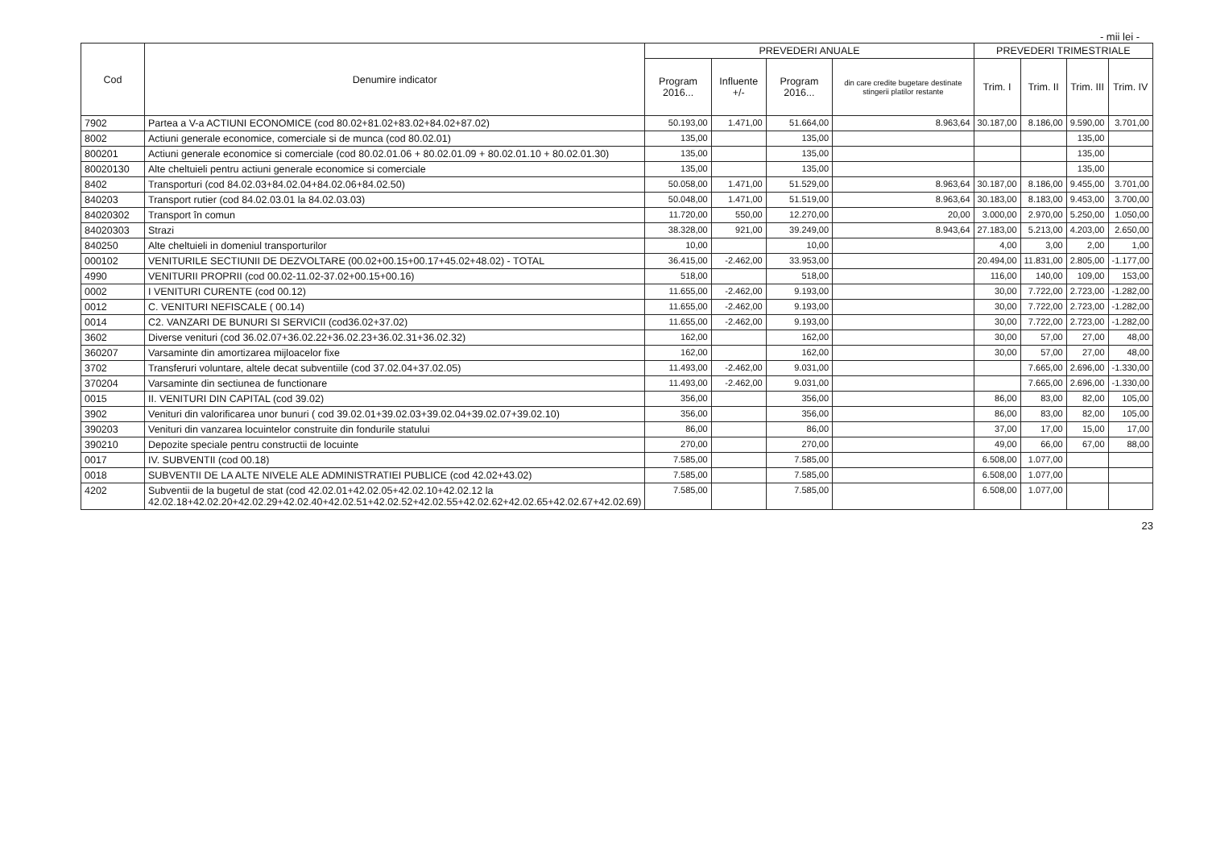- mii lei -
| Cod | Denumire indicator | PREVEDERI ANUALE | | | | PREVEDERI TRIMESTRIALE | | | |
| --- | --- | --- | --- | --- | --- | --- | --- | --- | --- |
| | | Program 2016... | Influente +/- | Program 2016... | din care credite bugetare destinate stingerii platilor restante | Trim. I | Trim. II | Trim. III | Trim. IV |
| 7902 | Partea a V-a ACTIUNI ECONOMICE (cod 80.02+81.02+83.02+84.02+87.02) | 50.193,00 | 1.471,00 | 51.664,00 | 8.963,64 | 30.187,00 | 8.186,00 | 9.590,00 | 3.701,00 |
| 8002 | Actiuni generale economice, comerciale si de munca (cod 80.02.01) | 135,00 | | 135,00 | | | | 135,00 | |
| 800201 | Actiuni generale economice si comerciale (cod 80.02.01.06 + 80.02.01.09 + 80.02.01.10 + 80.02.01.30) | 135,00 | | 135,00 | | | | 135,00 | |
| 80020130 | Alte cheltuieli pentru actiuni generale economice si comerciale | 135,00 | | 135,00 | | | | 135,00 | |
| 8402 | Transporturi (cod 84.02.03+84.02.04+84.02.06+84.02.50) | 50.058,00 | 1.471,00 | 51.529,00 | 8.963,64 | 30.187,00 | 8.186,00 | 9.455,00 | 3.701,00 |
| 840203 | Transport rutier (cod 84.02.03.01 la 84.02.03.03) | 50.048,00 | 1.471,00 | 51.519,00 | 8.963,64 | 30.183,00 | 8.183,00 | 9.453,00 | 3.700,00 |
| 84020302 | Transport în comun | 11.720,00 | 550,00 | 12.270,00 | 20,00 | 3.000,00 | 2.970,00 | 5.250,00 | 1.050,00 |
| 84020303 | Strazi | 38.328,00 | 921,00 | 39.249,00 | 8.943,64 | 27.183,00 | 5.213,00 | 4.203,00 | 2.650,00 |
| 840250 | Alte cheltuieli in domeniul transporturilor | 10,00 | | 10,00 | | 4,00 | 3,00 | 2,00 | 1,00 |
| 000102 | VENITURILE SECTIUNII DE DEZVOLTARE (00.02+00.15+00.17+45.02+48.02) - TOTAL | 36.415,00 | -2.462,00 | 33.953,00 | | 20.494,00 | 11.831,00 | 2.805,00 | -1.177,00 |
| 4990 | VENITURII PROPRII (cod 00.02-11.02-37.02+00.15+00.16) | 518,00 | | 518,00 | | 116,00 | 140,00 | 109,00 | 153,00 |
| 0002 | I VENITURI CURENTE (cod 00.12) | 11.655,00 | -2.462,00 | 9.193,00 | | 30,00 | 7.722,00 | 2.723,00 | -1.282,00 |
| 0012 | C. VENITURI NEFISCALE ( 00.14) | 11.655,00 | -2.462,00 | 9.193,00 | | 30,00 | 7.722,00 | 2.723,00 | -1.282,00 |
| 0014 | C2. VANZARI DE BUNURI SI SERVICII (cod36.02+37.02) | 11.655,00 | -2.462,00 | 9.193,00 | | 30,00 | 7.722,00 | 2.723,00 | -1.282,00 |
| 3602 | Diverse venituri (cod 36.02.07+36.02.22+36.02.23+36.02.31+36.02.32) | 162,00 | | 162,00 | | 30,00 | 57,00 | 27,00 | 48,00 |
| 360207 | Varsaminte din amortizarea mijloacelor fixe | 162,00 | | 162,00 | | 30,00 | 57,00 | 27,00 | 48,00 |
| 3702 | Transferuri voluntare, altele decat subventiile (cod 37.02.04+37.02.05) | 11.493,00 | -2.462,00 | 9.031,00 | | | 7.665,00 | 2.696,00 | -1.330,00 |
| 370204 | Varsaminte din sectiunea de functionare | 11.493,00 | -2.462,00 | 9.031,00 | | | 7.665,00 | 2.696,00 | -1.330,00 |
| 0015 | II. VENITURI DIN CAPITAL (cod 39.02) | 356,00 | | 356,00 | | 86,00 | 83,00 | 82,00 | 105,00 |
| 3902 | Venituri din valorificarea unor bunuri ( cod 39.02.01+39.02.03+39.02.04+39.02.07+39.02.10) | 356,00 | | 356,00 | | 86,00 | 83,00 | 82,00 | 105,00 |
| 390203 | Venituri din vanzarea locuintelor construite din fondurile statului | 86,00 | | 86,00 | | 37,00 | 17,00 | 15,00 | 17,00 |
| 390210 | Depozite speciale pentru constructii de locuinte | 270,00 | | 270,00 | | 49,00 | 66,00 | 67,00 | 88,00 |
| 0017 | IV. SUBVENTII (cod 00.18) | 7.585,00 | | 7.585,00 | | 6.508,00 | 1.077,00 | | |
| 0018 | SUBVENTII DE LA ALTE NIVELE ALE ADMINISTRATIEI PUBLICE (cod 42.02+43.02) | 7.585,00 | | 7.585,00 | | 6.508,00 | 1.077,00 | | |
| 4202 | Subventii de la bugetul de stat (cod 42.02.01+42.02.05+42.02.10+42.02.12 la 42.02.18+42.02.20+42.02.29+42.02.40+42.02.51+42.02.52+42.02.55+42.02.62+42.02.65+42.02.67+42.02.69) | 7.585,00 | | 7.585,00 | | 6.508,00 | 1.077,00 | | |
23